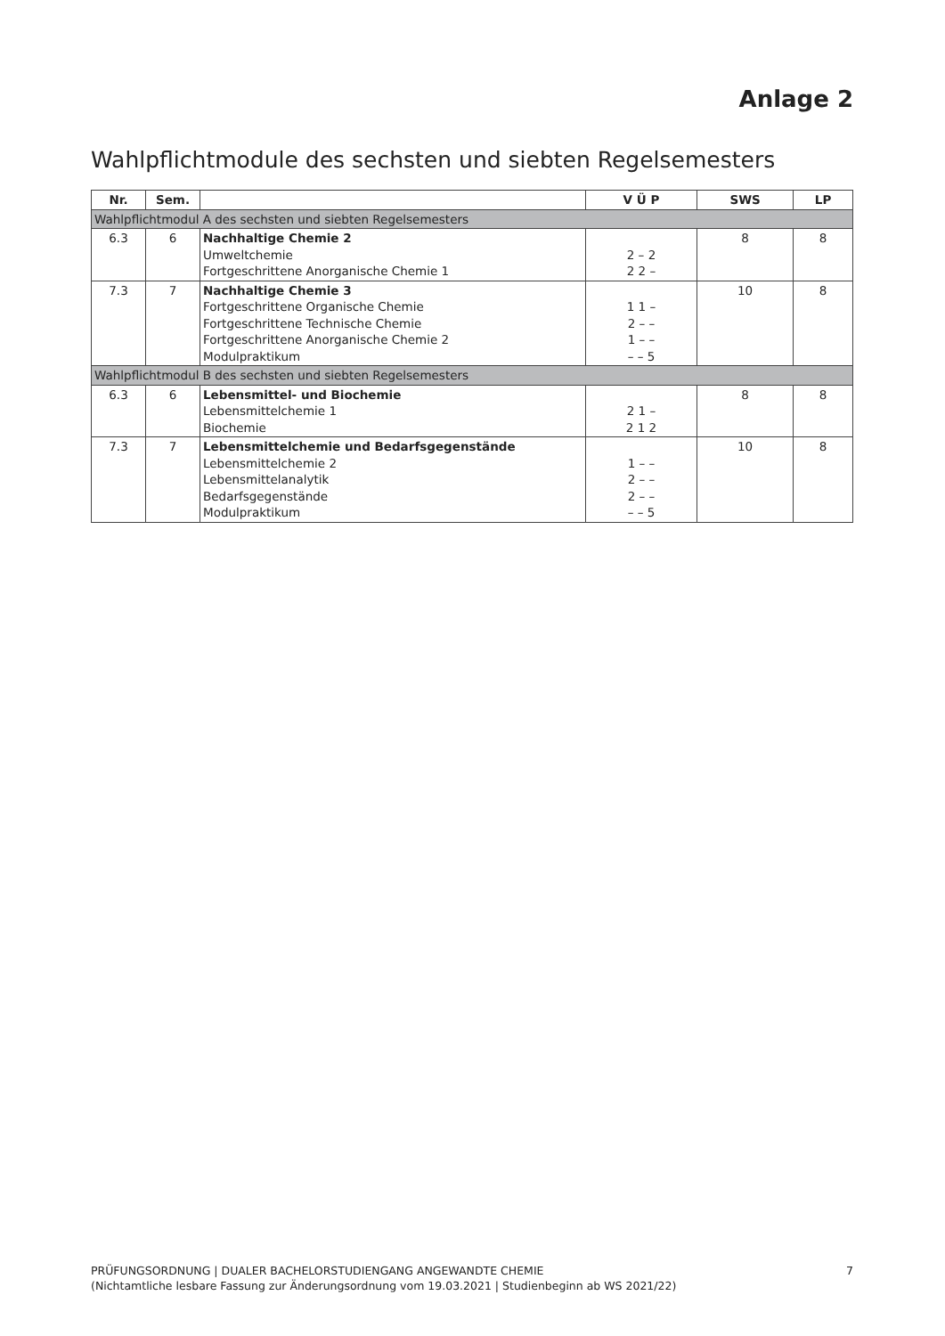Anlage 2
Wahlpflichtmodule des sechsten und siebten Regelsemesters
| Nr. | Sem. | | V Ü P | SWS | LP |
| --- | --- | --- | --- | --- | --- |
| Wahlpflichtmodul A des sechsten und siebten Regelsemesters | | | | | |
| 6.3 | 6 | Nachhaltige Chemie 2 Umweltchemie Fortgeschrittene Anorganische Chemie 1 | 2 – 2 2 2 – | 8 | 8 |
| 7.3 | 7 | Nachhaltige Chemie 3 Fortgeschrittene Organische Chemie Fortgeschrittene Technische Chemie Fortgeschrittene Anorganische Chemie 2 Modulpraktikum | 1 1 – 2 – – 1 – – – – 5 | 10 | 8 |
| Wahlpflichtmodul B des sechsten und siebten Regelsemesters | | | | | |
| 6.3 | 6 | Lebensmittel- und Biochemie Lebensmittelchemie 1 Biochemie | 2 1 – 2 1 2 | 8 | 8 |
| 7.3 | 7 | Lebensmittelchemie und Bedarfsgegenstände Lebensmittelchemie 2 Lebensmittelanalytik Bedarfsgegenstände Modulpraktikum | 1 – – 2 – – 2 – – – – 5 | 10 | 8 |
PRÜFUNGSORDNUNG | DUALER BACHELORSTUDIENGANG ANGEWANDTE CHEMIE
(Nichtamtliche lesbare Fassung zur Änderungsordnung vom 19.03.2021 | Studienbeginn ab WS 2021/22)
7